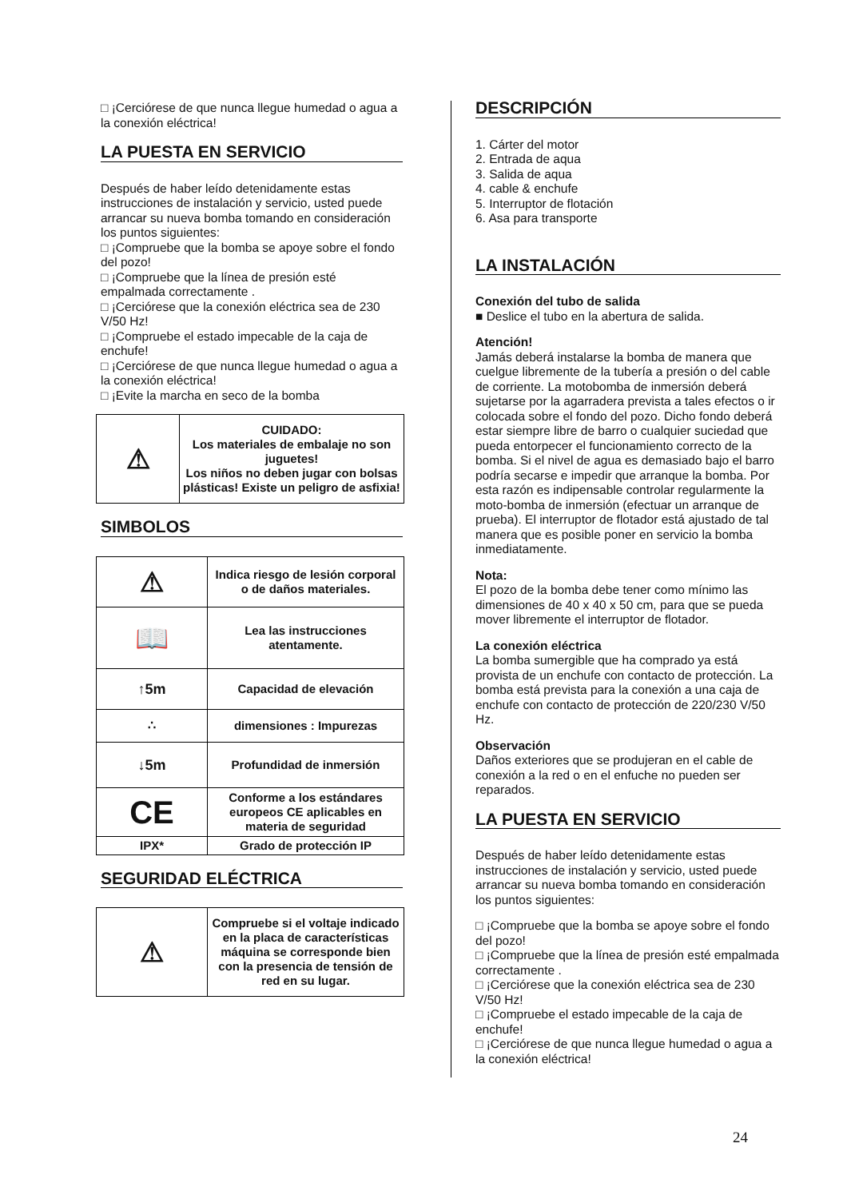□ ¡Cerciórese de que nunca llegue humedad o agua a la conexión eléctrica!
LA PUESTA EN SERVICIO
Después de haber leído detenidamente estas instrucciones de instalación y servicio, usted puede arrancar su nueva bomba tomando en consideración los puntos siguientes:
□ ¡Compruebe que la bomba se apoye sobre el fondo del pozo!
□ ¡Compruebe que la línea de presión esté empalmada correctamente .
□ ¡Cerciórese que la conexión eléctrica sea de 230 V/50 Hz!
□ ¡Compruebe el estado impecable de la caja de enchufe!
□ ¡Cerciórese de que nunca llegue humedad o agua a la conexión eléctrica!
□ ¡Evite la marcha en seco de la bomba
| ⚠ | CUIDADO: Los materiales de embalaje no son juguetes! Los niños no deben jugar con bolsas plásticas! Existe un peligro de asfixia! |
SIMBOLOS
| ⚠ | Indica riesgo de lesión corporal o de daños materiales. |
| 📖 | Lea las instrucciones atentamente. |
| ↑5m | Capacidad de elevación |
| ∴ | dimensiones : Impurezas |
| ↓5m | Profundidad de inmersión |
| CE | Conforme a los estándares europeos CE aplicables en materia de seguridad |
| IPX* | Grado de protección IP |
SEGURIDAD ELÉCTRICA
| ⚠ | Compruebe si el voltaje indicado en la placa de características máquina se corresponde bien con la presencia de tensión de red en su lugar. |
DESCRIPCIÓN
1. Cárter del motor
2. Entrada de aqua
3. Salida de aqua
4. cable & enchufe
5. Interruptor de flotación
6. Asa para transporte
LA INSTALACIÓN
Conexión del tubo de salida
■ Deslice el tubo en la abertura de salida.
Atención!
Jamás deberá instalarse la bomba de manera que cuelgue libremente de la tubería a presión o del cable de corriente. La motobomba de inmersión deberá sujetarse por la agarradera prevista a tales efectos o ir colocada sobre el fondo del pozo. Dicho fondo deberá estar siempre libre de barro o cualquier suciedad que pueda entorpecer el funcionamiento correcto de la bomba. Si el nivel de agua es demasiado bajo el barro podría secarse e impedir que arranque la bomba. Por esta razón es indipensable controlar regularmente la moto-bomba de inmersión (efectuar un arranque de prueba). El interruptor de flotador está ajustado de tal manera que es posible poner en servicio la bomba inmediatamente.
Nota:
El pozo de la bomba debe tener como mínimo las dimensiones de 40 x 40 x 50 cm, para que se pueda mover libremente el interruptor de flotador.
La conexión eléctrica
La bomba sumergible que ha comprado ya está provista de un enchufe con contacto de protección. La bomba está prevista para la conexión a una caja de enchufe con contacto de protección de 220/230 V/50 Hz.
Observación
Daños exteriores que se produjeran en el cable de conexión a la red o en el enfuche no pueden ser reparados.
LA PUESTA EN SERVICIO
Después de haber leído detenidamente estas instrucciones de instalación y servicio, usted puede arrancar su nueva bomba tomando en consideración los puntos siguientes:
□ ¡Compruebe que la bomba se apoye sobre el fondo del pozo!
□ ¡Compruebe que la línea de presión esté empalmada correctamente .
□ ¡Cerciórese que la conexión eléctrica sea de 230 V/50 Hz!
□ ¡Compruebe el estado impecable de la caja de enchufe!
□ ¡Cerciórese de que nunca llegue humedad o agua a la conexión eléctrica!
24